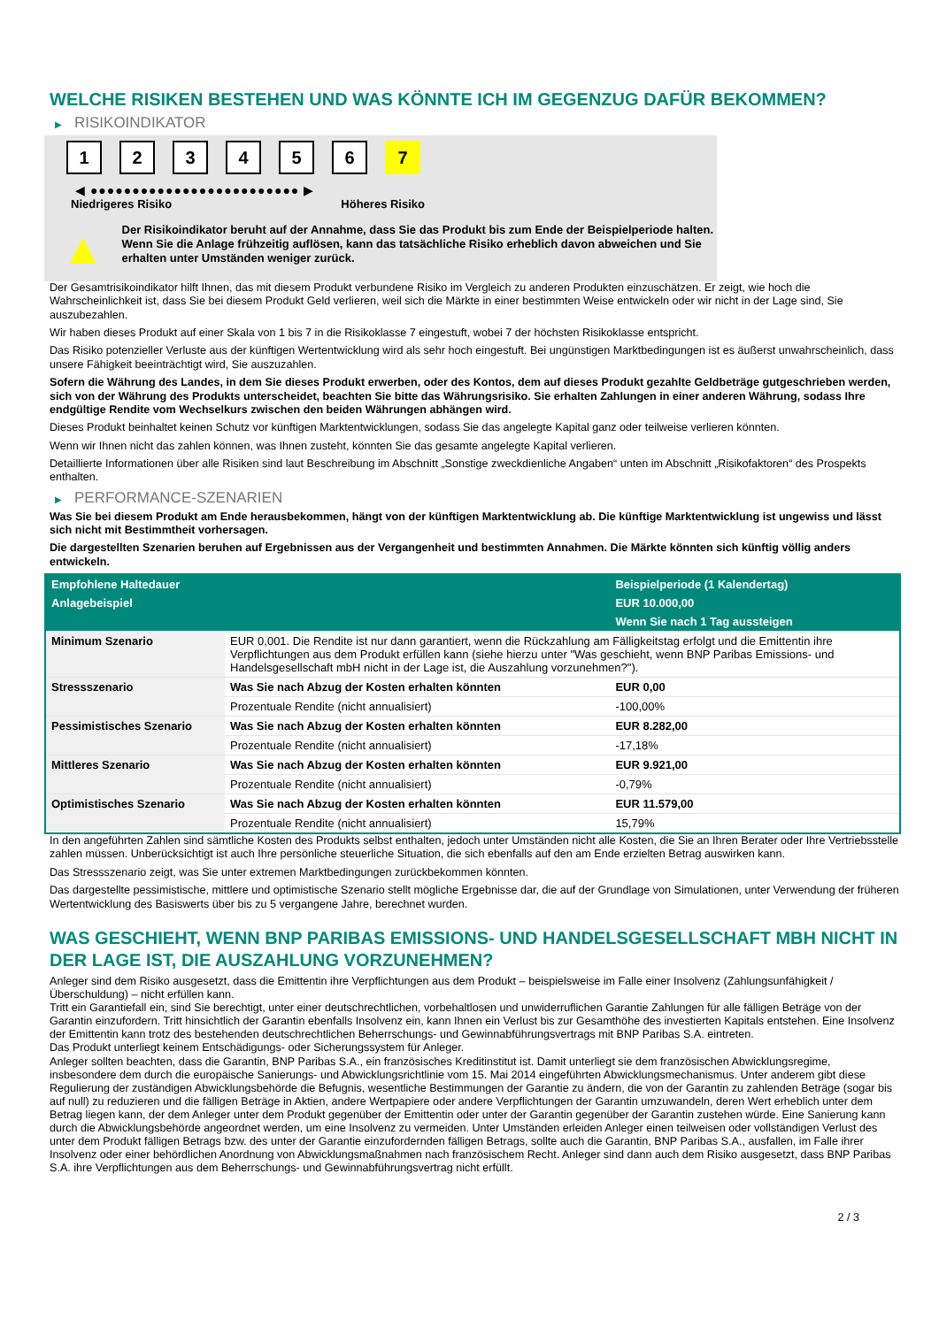WELCHE RISIKEN BESTEHEN UND WAS KÖNNTE ICH IM GEGENZUG DAFÜR BEKOMMEN?
▶ RISIKOINDIKATOR
1 2 3 4 5 6 7
◀ ●●●●●●●●●●●●●●●●●●●●●●●●● ▶
Niedrigeres Risiko Höheres Risiko
▲
Der Risikoindikator beruht auf der Annahme, dass Sie das Produkt bis zum Ende der Beispielperiode halten.
Wenn Sie die Anlage frühzeitig auflösen, kann das tatsächliche Risiko erheblich davon abweichen und Sie erhalten unter Umständen weniger zurück.
Der Gesamtrisikoindikator hilft Ihnen, das mit diesem Produkt verbundene Risiko im Vergleich zu anderen Produkten einzuschätzen. Er zeigt, wie hoch die Wahrscheinlichkeit ist, dass Sie bei diesem Produkt Geld verlieren, weil sich die Märkte in einer bestimmten Weise entwickeln oder wir nicht in der Lage sind, Sie auszubezahlen.
Wir haben dieses Produkt auf einer Skala von 1 bis 7 in die Risikoklasse 7 eingestuft, wobei 7 der höchsten Risikoklasse entspricht.
Das Risiko potenzieller Verluste aus der künftigen Wertentwicklung wird als sehr hoch eingestuft. Bei ungünstigen Marktbedingungen ist es äußerst unwahrscheinlich, dass unsere Fähigkeit beeinträchtigt wird, Sie auszuzahlen.
Sofern die Währung des Landes, in dem Sie dieses Produkt erwerben, oder des Kontos, dem auf dieses Produkt gezahlte Geldbeträge gutgeschrieben werden, sich von der Währung des Produkts unterscheidet, beachten Sie bitte das Währungsrisiko. Sie erhalten Zahlungen in einer anderen Währung, sodass Ihre endgültige Rendite vom Wechselkurs zwischen den beiden Währungen abhängen wird.
Dieses Produkt beinhaltet keinen Schutz vor künftigen Marktentwicklungen, sodass Sie das angelegte Kapital ganz oder teilweise verlieren könnten.
Wenn wir Ihnen nicht das zahlen können, was Ihnen zusteht, könnten Sie das gesamte angelegte Kapital verlieren.
Detaillierte Informationen über alle Risiken sind laut Beschreibung im Abschnitt „Sonstige zweckdienliche Angaben“ unten im Abschnitt „Risikofaktoren“ des Prospekts enthalten.
▶ PERFORMANCE-SZENARIEN
Was Sie bei diesem Produkt am Ende herausbekommen, hängt von der künftigen Marktentwicklung ab. Die künftige Marktentwicklung ist ungewiss und lässt sich nicht mit Bestimmtheit vorhersagen.
Die dargestellten Szenarien beruhen auf Ergebnissen aus der Vergangenheit und bestimmten Annahmen. Die Märkte könnten sich künftig völlig anders entwickeln.
| Empfohlene Haltedauer | | Beispielperiode (1 Kalendertag) |
| --- | --- | --- |
| Anlagebeispiel | | EUR 10.000,00 |
| | | Wenn Sie nach 1 Tag aussteigen |
| Minimum Szenario | EUR 0,001. Die Rendite ist nur dann garantiert, wenn die Rückzahlung am Fälligkeitstag erfolgt und die Emittentin ihre Verpflichtungen aus dem Produkt erfüllen kann (siehe hierzu unter "Was geschieht, wenn BNP Paribas Emissions- und Handelsgesellschaft mbH nicht in der Lage ist, die Auszahlung vorzunehmen?"). | |
| Stressszenario | Was Sie nach Abzug der Kosten erhalten könnten | EUR 0,00 |
| | Prozentuale Rendite (nicht annualisiert) | -100,00% |
| Pessimistisches Szenario | Was Sie nach Abzug der Kosten erhalten könnten | EUR 8.282,00 |
| | Prozentuale Rendite (nicht annualisiert) | -17,18% |
| Mittleres Szenario | Was Sie nach Abzug der Kosten erhalten könnten | EUR 9.921,00 |
| | Prozentuale Rendite (nicht annualisiert) | -0,79% |
| Optimistisches Szenario | Was Sie nach Abzug der Kosten erhalten könnten | EUR 11.579,00 |
| | Prozentuale Rendite (nicht annualisiert) | 15,79% |
In den angeführten Zahlen sind sämtliche Kosten des Produkts selbst enthalten, jedoch unter Umständen nicht alle Kosten, die Sie an Ihren Berater oder Ihre Vertriebsstelle zahlen müssen. Unberücksichtigt ist auch Ihre persönliche steuerliche Situation, die sich ebenfalls auf den am Ende erzielten Betrag auswirken kann.
Das Stressszenario zeigt, was Sie unter extremen Marktbedingungen zurückbekommen könnten.
Das dargestellte pessimistische, mittlere und optimistische Szenario stellt mögliche Ergebnisse dar, die auf der Grundlage von Simulationen, unter Verwendung der früheren Wertentwicklung des Basiswerts über bis zu 5 vergangene Jahre, berechnet wurden.
WAS GESCHIEHT, WENN BNP PARIBAS EMISSIONS- UND HANDELSGESELLSCHAFT MBH NICHT IN DER LAGE IST, DIE AUSZAHLUNG VORZUNEHMEN?
Anleger sind dem Risiko ausgesetzt, dass die Emittentin ihre Verpflichtungen aus dem Produkt – beispielsweise im Falle einer Insolvenz (Zahlungsunfähigkeit / Überschuldung) – nicht erfüllen kann.
Tritt ein Garantiefall ein, sind Sie berechtigt, unter einer deutschrechtlichen, vorbehaltlosen und unwiderruflichen Garantie Zahlungen für alle fälligen Beträge von der Garantin einzufordern. Tritt hinsichtlich der Garantin ebenfalls Insolvenz ein, kann Ihnen ein Verlust bis zur Gesamthöhe des investierten Kapitals entstehen. Eine Insolvenz der Emittentin kann trotz des bestehenden deutschrechtlichen Beherrschungs- und Gewinnabführungsvertrags mit BNP Paribas S.A. eintreten.
Das Produkt unterliegt keinem Entschädigungs- oder Sicherungssystem für Anleger.
Anleger sollten beachten, dass die Garantin, BNP Paribas S.A., ein französisches Kreditinstitut ist. Damit unterliegt sie dem französischen Abwicklungsregime, insbesondere dem durch die europäische Sanierungs- und Abwicklungsrichtlinie vom 15. Mai 2014 eingeführten Abwicklungsmechanismus. Unter anderem gibt diese Regulierung der zuständigen Abwicklungsbehörde die Befugnis, wesentliche Bestimmungen der Garantie zu ändern, die von der Garantin zu zahlenden Beträge (sogar bis auf null) zu reduzieren und die fälligen Beträge in Aktien, andere Wertpapiere oder andere Verpflichtungen der Garantin umzuwandeln, deren Wert erheblich unter dem Betrag liegen kann, der dem Anleger unter dem Produkt gegenüber der Emittentin oder unter der Garantin gegenüber der Garantin zustehen würde. Eine Sanierung kann durch die Abwicklungsbehörde angeordnet werden, um eine Insolvenz zu vermeiden. Unter Umständen erleiden Anleger einen teilweisen oder vollständigen Verlust des unter dem Produkt fälligen Betrags bzw. des unter der Garantie einzufordernden fälligen Betrags, sollte auch die Garantin, BNP Paribas S.A., ausfallen, im Falle ihrer Insolvenz oder einer behördlichen Anordnung von Abwicklungsmaßnahmen nach französischem Recht. Anleger sind dann auch dem Risiko ausgesetzt, dass BNP Paribas S.A. ihre Verpflichtungen aus dem Beherrschungs- und Gewinnabführungsvertrag nicht erfüllt.
2 / 3